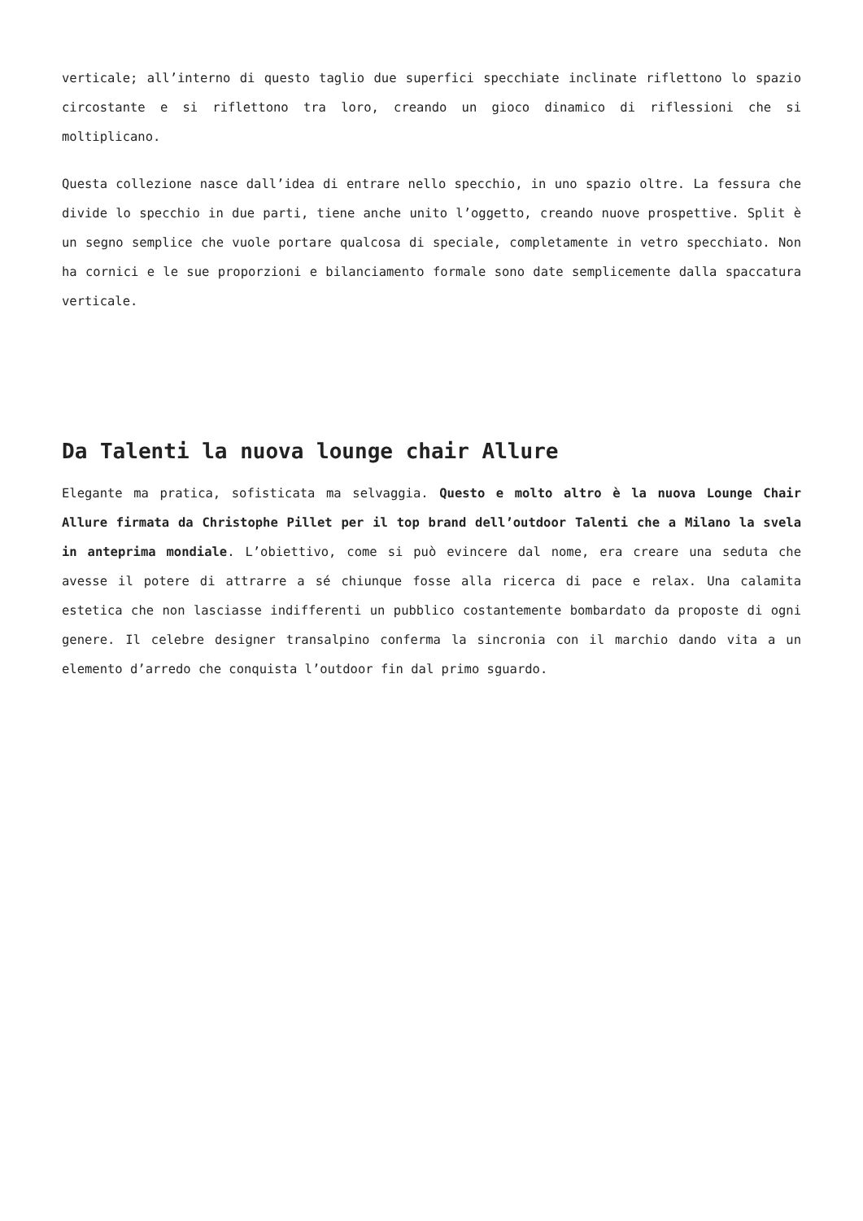verticale; all’interno di questo taglio due superfici specchiate inclinate riflettono lo spazio circostante e si riflettono tra loro, creando un gioco dinamico di riflessioni che si moltiplicano.
Questa collezione nasce dall’idea di entrare nello specchio, in uno spazio oltre. La fessura che divide lo specchio in due parti, tiene anche unito l’oggetto, creando nuove prospettive. Split è un segno semplice che vuole portare qualcosa di speciale, completamente in vetro specchiato. Non ha cornici e le sue proporzioni e bilanciamento formale sono date semplicemente dalla spaccatura verticale.
Da Talenti la nuova lounge chair Allure
Elegante ma pratica, sofisticata ma selvaggia. Questo e molto altro è la nuova Lounge Chair Allure firmata da Christophe Pillet per il top brand dell’outdoor Talenti che a Milano la svela in anteprima mondiale. L’obiettivo, come si può evincere dal nome, era creare una seduta che avesse il potere di attrarre a sé chiunque fosse alla ricerca di pace e relax. Una calamita estetica che non lasciasse indifferenti un pubblico costantemente bombardato da proposte di ogni genere. Il celebre designer transalpino conferma la sincronia con il marchio dando vita a un elemento d’arredo che conquista l’outdoor fin dal primo sguardo.